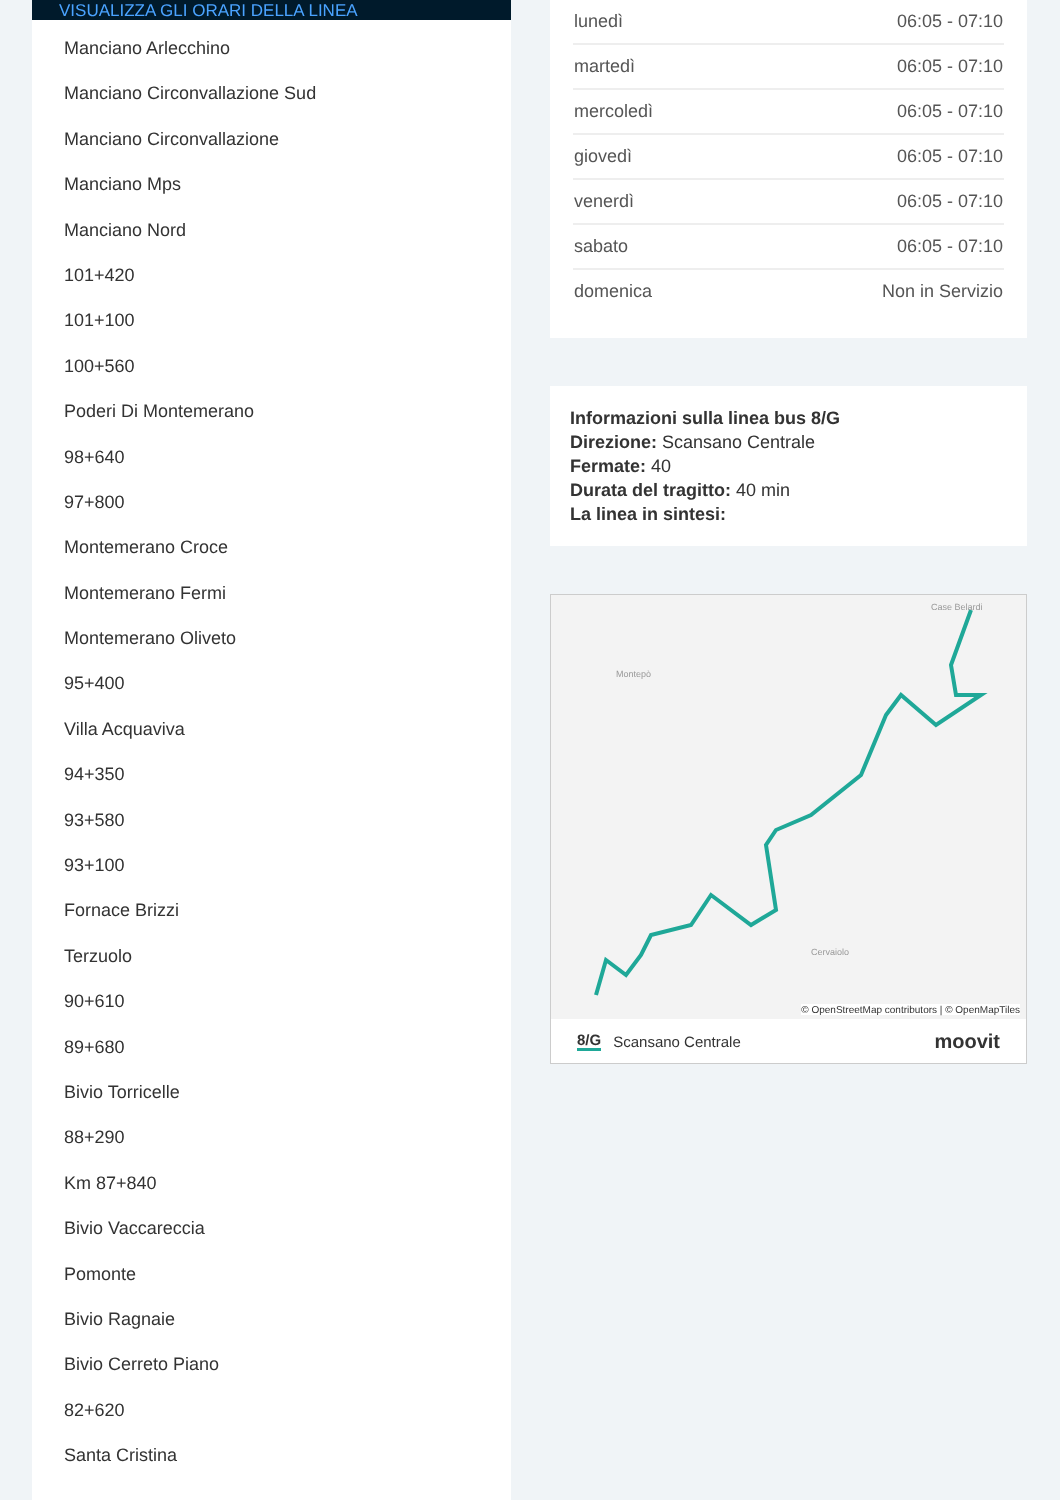VISUALIZZA GLI ORARI DELLA LINEA
Manciano Arlecchino
Manciano Circonvallazione Sud
Manciano Circonvallazione
Manciano Mps
Manciano Nord
101+420
101+100
100+560
Poderi Di Montemerano
98+640
97+800
Montemerano Croce
Montemerano Fermi
Montemerano Oliveto
95+400
Villa Acquaviva
94+350
93+580
93+100
Fornace Brizzi
Terzuolo
90+610
89+680
Bivio Torricelle
88+290
Km 87+840
Bivio Vaccareccia
Pomonte
Bivio Ragnaie
Bivio Cerreto Piano
82+620
Santa Cristina
| lunedì | 06:05 - 07:10 |
| martedì | 06:05 - 07:10 |
| mercoledì | 06:05 - 07:10 |
| giovedì | 06:05 - 07:10 |
| venerdì | 06:05 - 07:10 |
| sabato | 06:05 - 07:10 |
| domenica | Non in Servizio |
Informazioni sulla linea bus 8/G
Direzione: Scansano Centrale
Fermate: 40
Durata del tragitto: 40 min
La linea in sintesi:
Case Belardi
Montepò
Cervaiolo
© OpenStreetMap contributors | © OpenMapTiles
8/G Scansano Centrale moovit